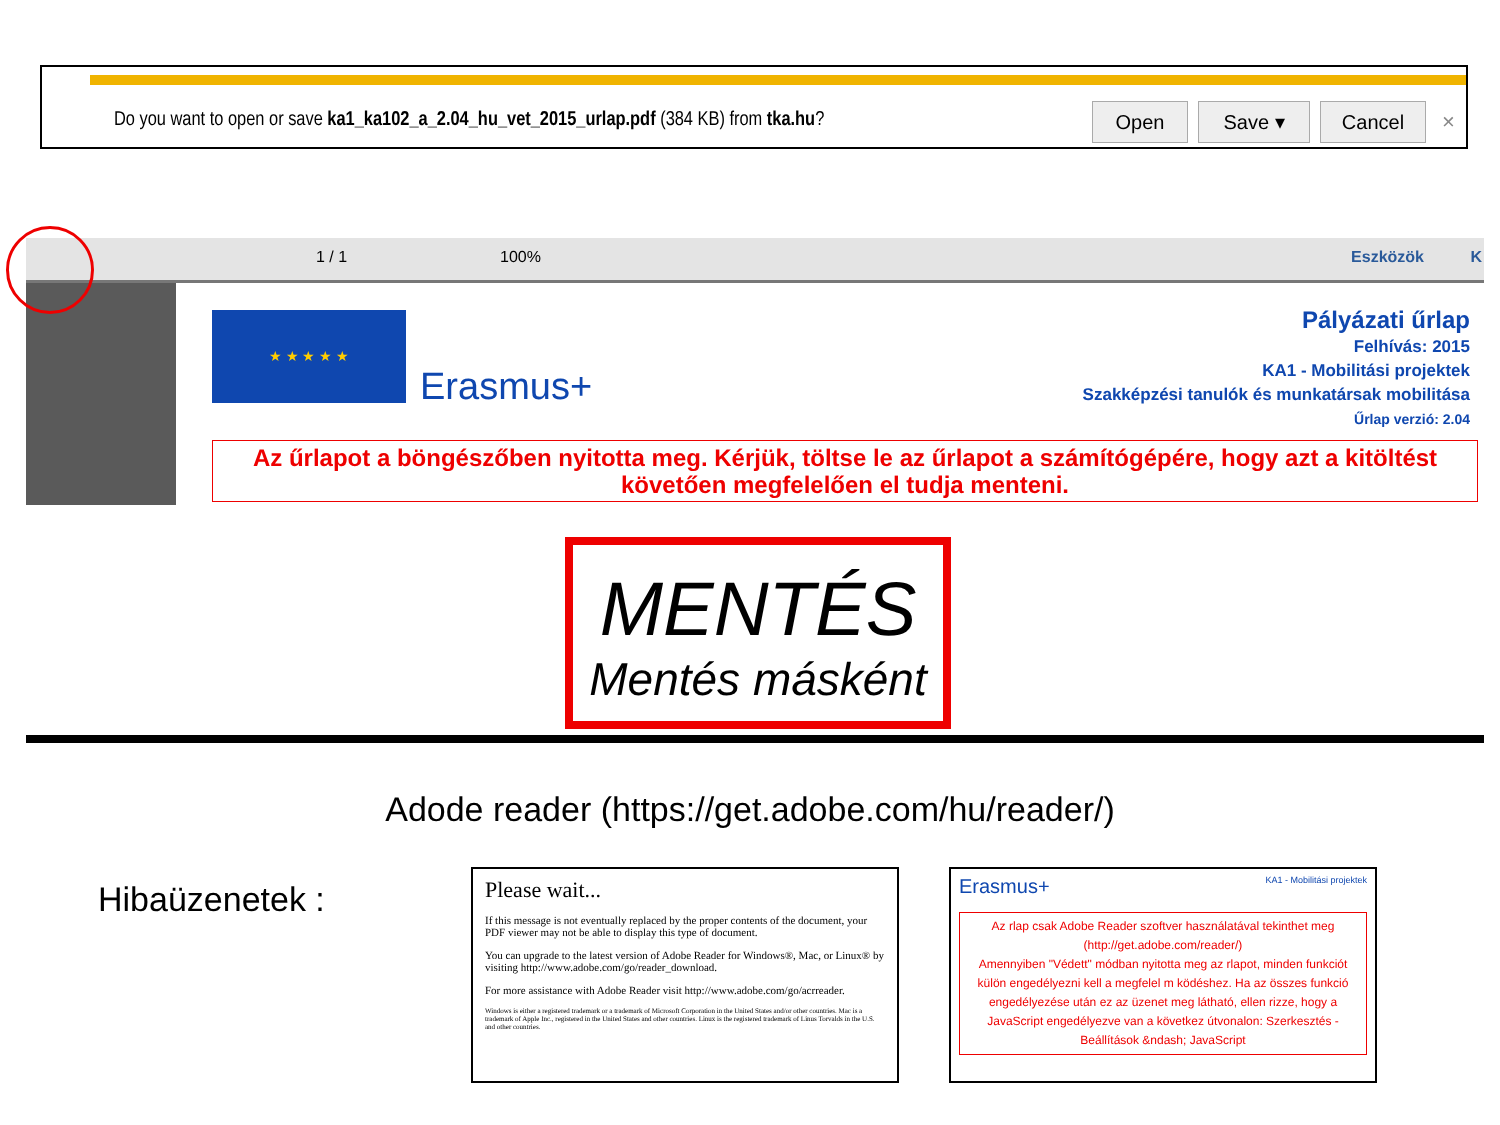Do you want to open or save ka1_ka102_a_2.04_hu_vet_2015_urlap.pdf (384 KB) from tka.hu?
Open Save ▾ Cancel ×
1 / 1 100% Eszközök K
★ ★ ★ ★ ★
Erasmus+
Pályázati űrlap
Felhívás: 2015
KA1 - Mobilitási projektek
Szakképzési tanulók és munkatársak mobilitása
Űrlap verzió: 2.04
Az űrlapot a böngészőben nyitotta meg. Kérjük, töltse le az űrlapot a számítógépére, hogy azt a kitöltést követően megfelelően el tudja menteni.
MENTÉS
Mentés másként
Adode reader (https://get.adobe.com/hu/reader/)
Hibaüzenetek :
Please wait...
If this message is not eventually replaced by the proper contents of the document, your PDF viewer may not be able to display this type of document.
You can upgrade to the latest version of Adobe Reader for Windows®, Mac, or Linux® by visiting http://www.adobe.com/go/reader_download.
For more assistance with Adobe Reader visit http://www.adobe.com/go/acrreader.
Windows is either a registered trademark or a trademark of Microsoft Corporation in the United States and/or other countries. Mac is a trademark of Apple Inc., registered in the United States and other countries. Linux is the registered trademark of Linus Torvalds in the U.S. and other countries.
Erasmus+ KA1 - Mobilitási projektek
Az rlap csak Adobe Reader szoftver használatával tekinthet meg (http://get.adobe.com/reader/)
Amennyiben "Védett" módban nyitotta meg az rlapot, minden funkciót külön engedélyezni kell a megfelel m ködéshez. Ha az összes funkció engedélyezése után ez az üzenet meg látható, ellen rizze, hogy a JavaScript engedélyezve van a következ útvonalon: Szerkesztés - Beállítások &ndash; JavaScript